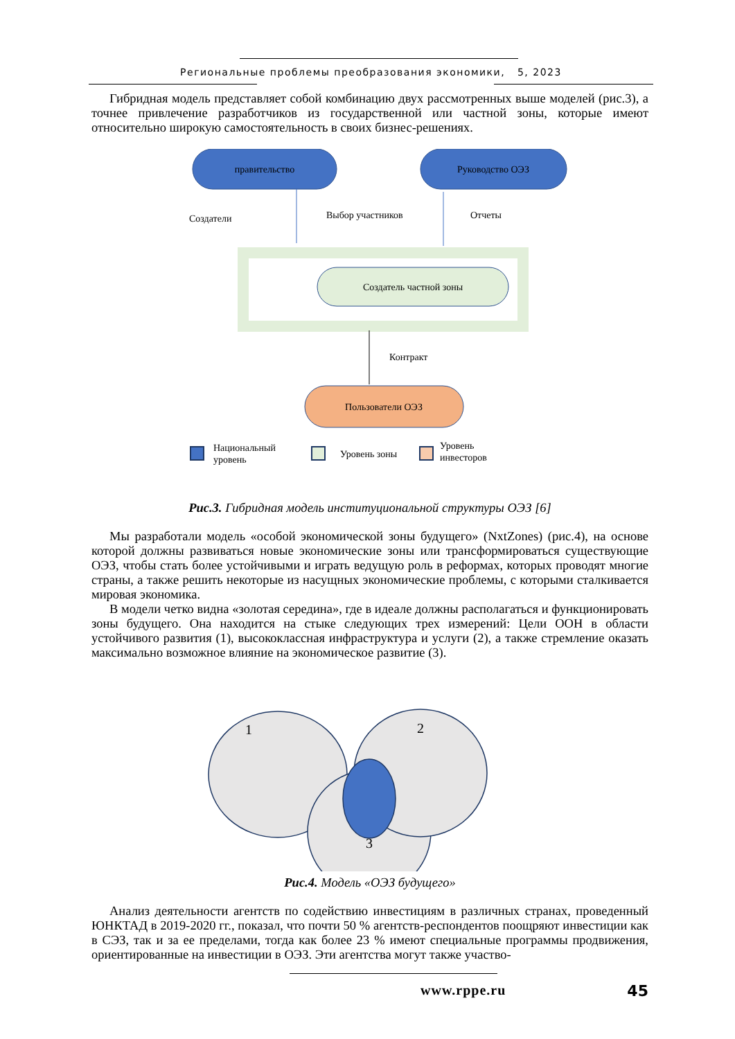Региональные проблемы преобразования экономики, 5, 2023
Гибридная модель представляет собой комбинацию двух рассмотренных выше моделей (рис.3), а точнее привлечение разработчиков из государственной или частной зоны, которые имеют относительно широкую самостоятельность в своих бизнес-решениях.
правительство
Руководство ОЭЗ
Создатели
Выбор участников
Отчеты
Создатель частной зоны
Контракт
Пользователи ОЭЗ
Национальный
уровень
Уровень зоны
Уровень
инвесторов
Рис.3. Гибридная модель институциональной структуры ОЭЗ [6]
Мы разработали модель «особой экономической зоны будущего» (NxtZones) (рис.4), на основе которой должны развиваться новые экономические зоны или трансформироваться существующие ОЭЗ, чтобы стать более устойчивыми и играть ведущую роль в реформах, которых проводят многие страны, а также решить некоторые из насущных экономические проблемы, с которыми сталкивается мировая экономика.
В модели четко видна «золотая середина», где в идеале должны располагаться и функционировать зоны будущего. Она находится на стыке следующих трех измерений: Цели ООН в области устойчивого развития (1), высококлассная инфраструктура и услуги (2), а также стремление оказать максимально возможное влияние на экономическое развитие (3).
1
2
3
Рис.4. Модель «ОЭЗ будущего»
Анализ деятельности агентств по содействию инвестициям в различных странах, проведенный ЮНКТАД в 2019-2020 гг., показал, что почти 50 % агентств-респондентов поощряют инвестиции как в СЭЗ, так и за ее пределами, тогда как более 23 % имеют специальные программы продвижения, ориентированные на инвестиции в ОЭЗ. Эти агентства могут также участво-
www.rppe.ru 45